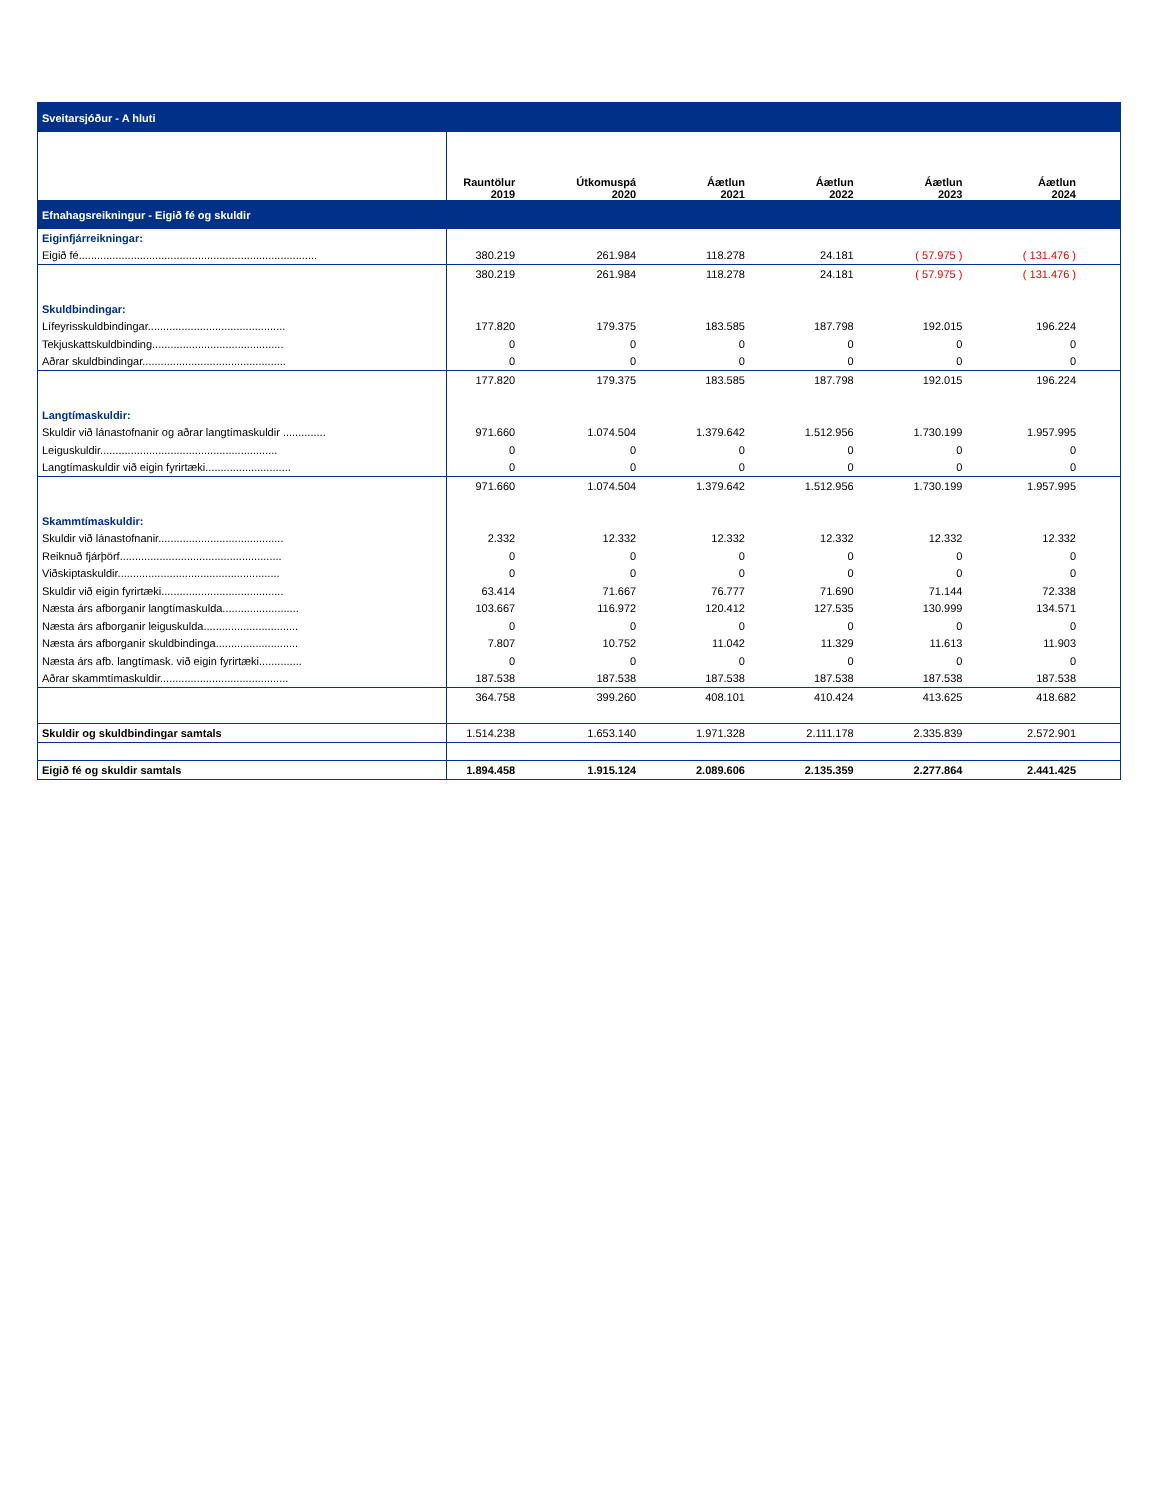| Sveitarsjóður - A hluti | | | | | | |
| | Rauntölur 2019 | Útkomuspá 2020 | Áætlun 2021 | Áætlun 2022 | Áætlun 2023 | Áætlun 2024 |
| Efnahagsreikningur - Eigið fé og skuldir | | | | | | |
| Eiginfjárreikningar: | | | | | | |
| Eigið fé.............................................................................. | 380.219 | 261.984 | 118.278 | 24.181 | ( 57.975 ) | ( 131.476 ) |
| | 380.219 | 261.984 | 118.278 | 24.181 | ( 57.975 ) | ( 131.476 ) |
| Skuldbindingar: | | | | | | |
| Lífeyrisskuldbindingar............................................. | 177.820 | 179.375 | 183.585 | 187.798 | 192.015 | 196.224 |
| Tekjuskattskuldbinding........................................... | 0 | 0 | 0 | 0 | 0 | 0 |
| Aðrar skuldbindingar............................................... | 0 | 0 | 0 | 0 | 0 | 0 |
| | 177.820 | 179.375 | 183.585 | 187.798 | 192.015 | 196.224 |
| Langtímaskuldir: | | | | | | |
| Skuldir við lánastofnanir og aðrar langtímaskuldir .............. | 971.660 | 1.074.504 | 1.379.642 | 1.512.956 | 1.730.199 | 1.957.995 |
| Leiguskuldir.......................................................... | 0 | 0 | 0 | 0 | 0 | 0 |
| Langtímaskuldir við eigin fyrirtæki............................ | 0 | 0 | 0 | 0 | 0 | 0 |
| | 971.660 | 1.074.504 | 1.379.642 | 1.512.956 | 1.730.199 | 1.957.995 |
| Skammtímaskuldir: | | | | | | |
| Skuldir við lánastofnanir......................................... | 2.332 | 12.332 | 12.332 | 12.332 | 12.332 | 12.332 |
| Reiknuð fjárþörf..................................................... | 0 | 0 | 0 | 0 | 0 | 0 |
| Viðskiptaskuldir..................................................... | 0 | 0 | 0 | 0 | 0 | 0 |
| Skuldir við eigin fyrirtæki........................................ | 63.414 | 71.667 | 76.777 | 71.690 | 71.144 | 72.338 |
| Næsta árs afborganir langtímaskulda......................... | 103.667 | 116.972 | 120.412 | 127.535 | 130.999 | 134.571 |
| Næsta árs afborganir leiguskulda............................... | 0 | 0 | 0 | 0 | 0 | 0 |
| Næsta árs afborganir skuldbindinga........................... | 7.807 | 10.752 | 11.042 | 11.329 | 11.613 | 11.903 |
| Næsta árs afb. langtímask. við eigin fyrirtæki.............. | 0 | 0 | 0 | 0 | 0 | 0 |
| Aðrar skammtímaskuldir.......................................... | 187.538 | 187.538 | 187.538 | 187.538 | 187.538 | 187.538 |
| | 364.758 | 399.260 | 408.101 | 410.424 | 413.625 | 418.682 |
| Skuldir og skuldbindingar samtals | 1.514.238 | 1.653.140 | 1.971.328 | 2.111.178 | 2.335.839 | 2.572.901 |
| Eigið fé og skuldir samtals | 1.894.458 | 1.915.124 | 2.089.606 | 2.135.359 | 2.277.864 | 2.441.425 |